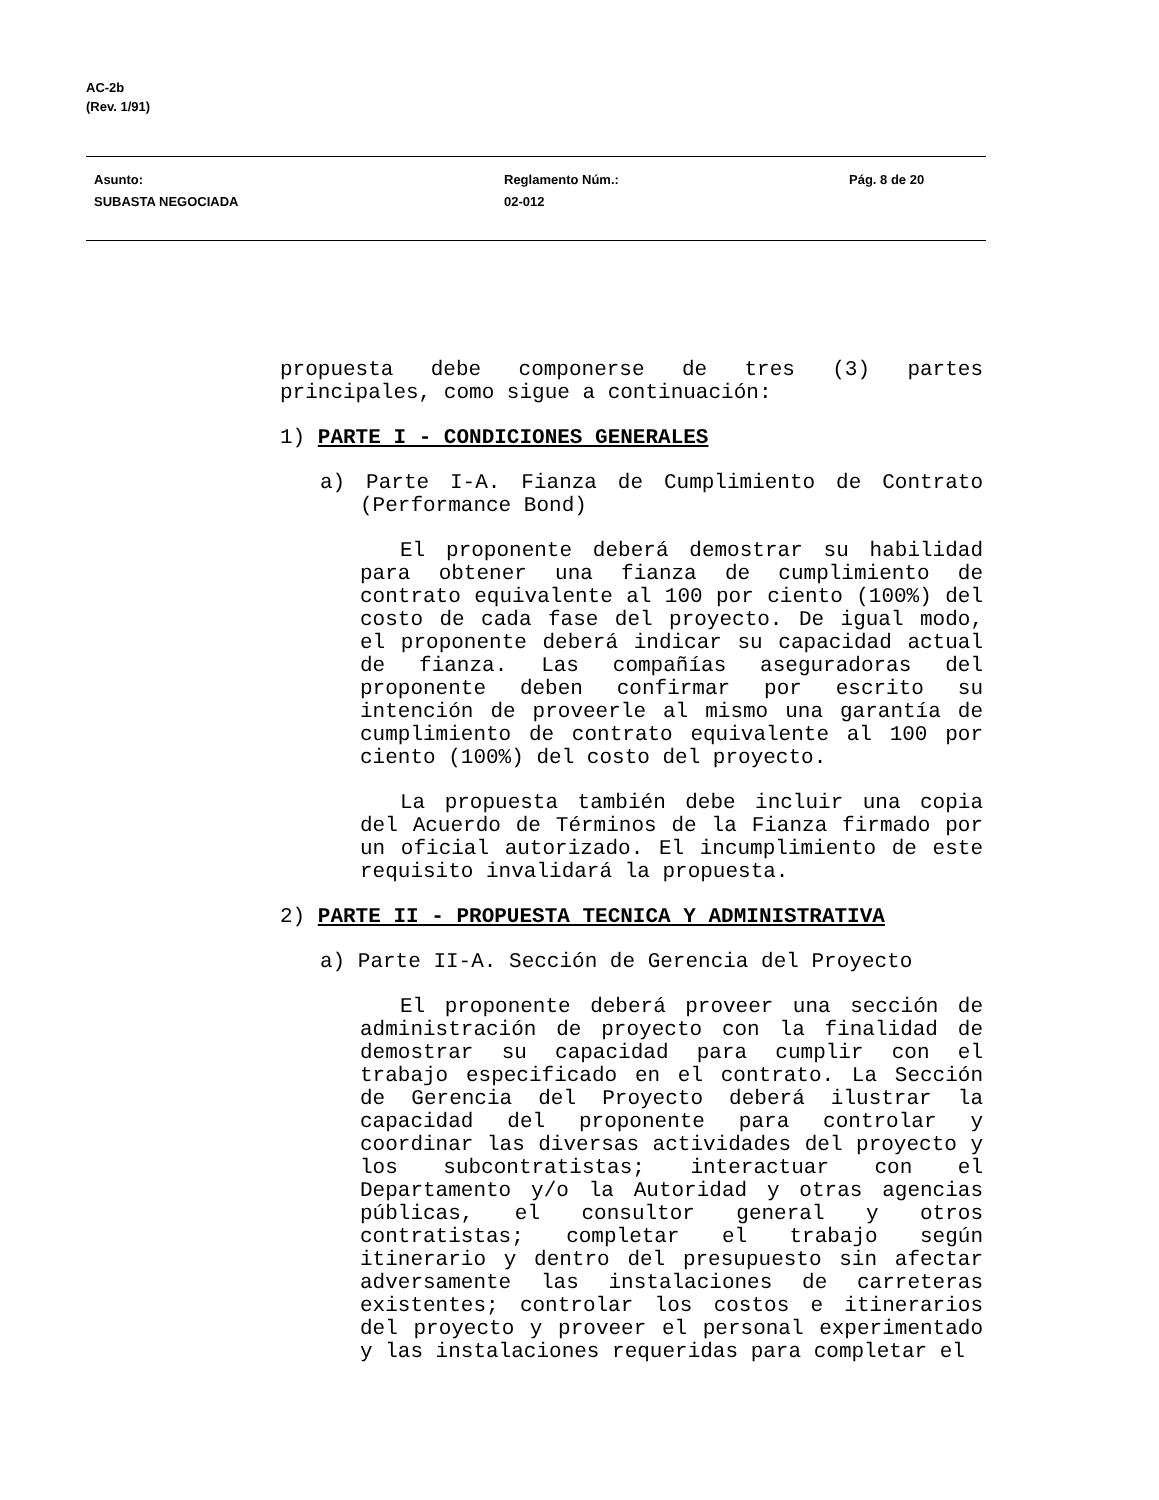AC-2b
(Rev. 1/91)
Asunto:
SUBASTA NEGOCIADA
Reglamento Núm.:
02-012
Pág. 8 de 20
propuesta debe componerse de tres (3) partes principales, como sigue a continuación:
1) PARTE I - CONDICIONES GENERALES
a) Parte I-A. Fianza de Cumplimiento de Contrato (Performance Bond)
El proponente deberá demostrar su habilidad para obtener una fianza de cumplimiento de contrato equivalente al 100 por ciento (100%) del costo de cada fase del proyecto. De igual modo, el proponente deberá indicar su capacidad actual de fianza. Las compañías aseguradoras del proponente deben confirmar por escrito su intención de proveerle al mismo una garantía de cumplimiento de contrato equivalente al 100 por ciento (100%) del costo del proyecto.
La propuesta también debe incluir una copia del Acuerdo de Términos de la Fianza firmado por un oficial autorizado. El incumplimiento de este requisito invalidará la propuesta.
2) PARTE II - PROPUESTA TECNICA Y ADMINISTRATIVA
a) Parte II-A. Sección de Gerencia del Proyecto
El proponente deberá proveer una sección de administración de proyecto con la finalidad de demostrar su capacidad para cumplir con el trabajo especificado en el contrato. La Sección de Gerencia del Proyecto deberá ilustrar la capacidad del proponente para controlar y coordinar las diversas actividades del proyecto y los subcontratistas; interactuar con el Departamento y/o la Autoridad y otras agencias públicas, el consultor general y otros contratistas; completar el trabajo según itinerario y dentro del presupuesto sin afectar adversamente las instalaciones de carreteras existentes; controlar los costos e itinerarios del proyecto y proveer el personal experimentado y las instalaciones requeridas para completar el